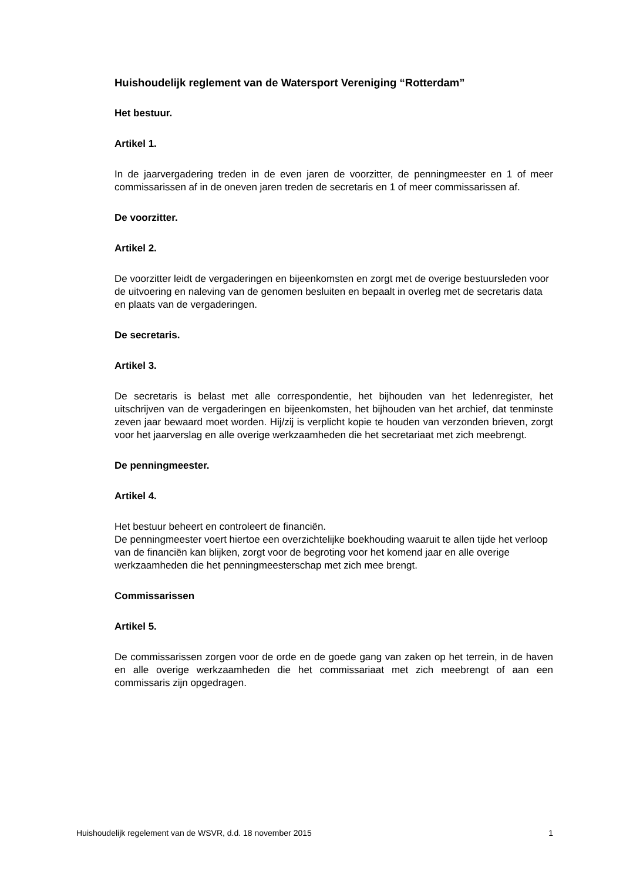Huishoudelijk reglement van de Watersport Vereniging “Rotterdam”
Het bestuur.
Artikel 1.
In de jaarvergadering treden in de even jaren de voorzitter, de penningmeester en 1 of meer commissarissen af in de oneven jaren treden de secretaris en 1 of meer commissarissen af.
De voorzitter.
Artikel 2.
De voorzitter leidt de vergaderingen en bijeenkomsten en zorgt met de overige bestuursleden voor de uitvoering en naleving van de genomen besluiten en bepaalt in overleg met de secretaris data en plaats van de vergaderingen.
De secretaris.
Artikel 3.
De secretaris is belast met alle correspondentie, het bijhouden van het ledenregister, het uitschrijven van de vergaderingen en bijeenkomsten, het bijhouden van het archief, dat tenminste zeven jaar bewaard moet worden. Hij/zij is verplicht kopie te houden van verzonden brieven, zorgt voor het jaarverslag en alle overige werkzaamheden die het secretariaat met zich meebrengt.
De penningmeester.
Artikel 4.
Het bestuur beheert en controleert de financiën.
De penningmeester voert hiertoe een overzichtelijke boekhouding waaruit te allen tijde het verloop van de financiën kan blijken, zorgt voor de begroting voor het komend jaar en alle overige werkzaamheden die het penningmeesterschap met zich mee brengt.
Commissarissen
Artikel 5.
De commissarissen zorgen voor de orde en de goede gang van zaken op het terrein, in de haven en alle overige werkzaamheden die het commissariaat met zich meebrengt of aan een commissaris zijn opgedragen.
Huishoudelijk regelement van de WSVR, d.d. 18 november 2015 1